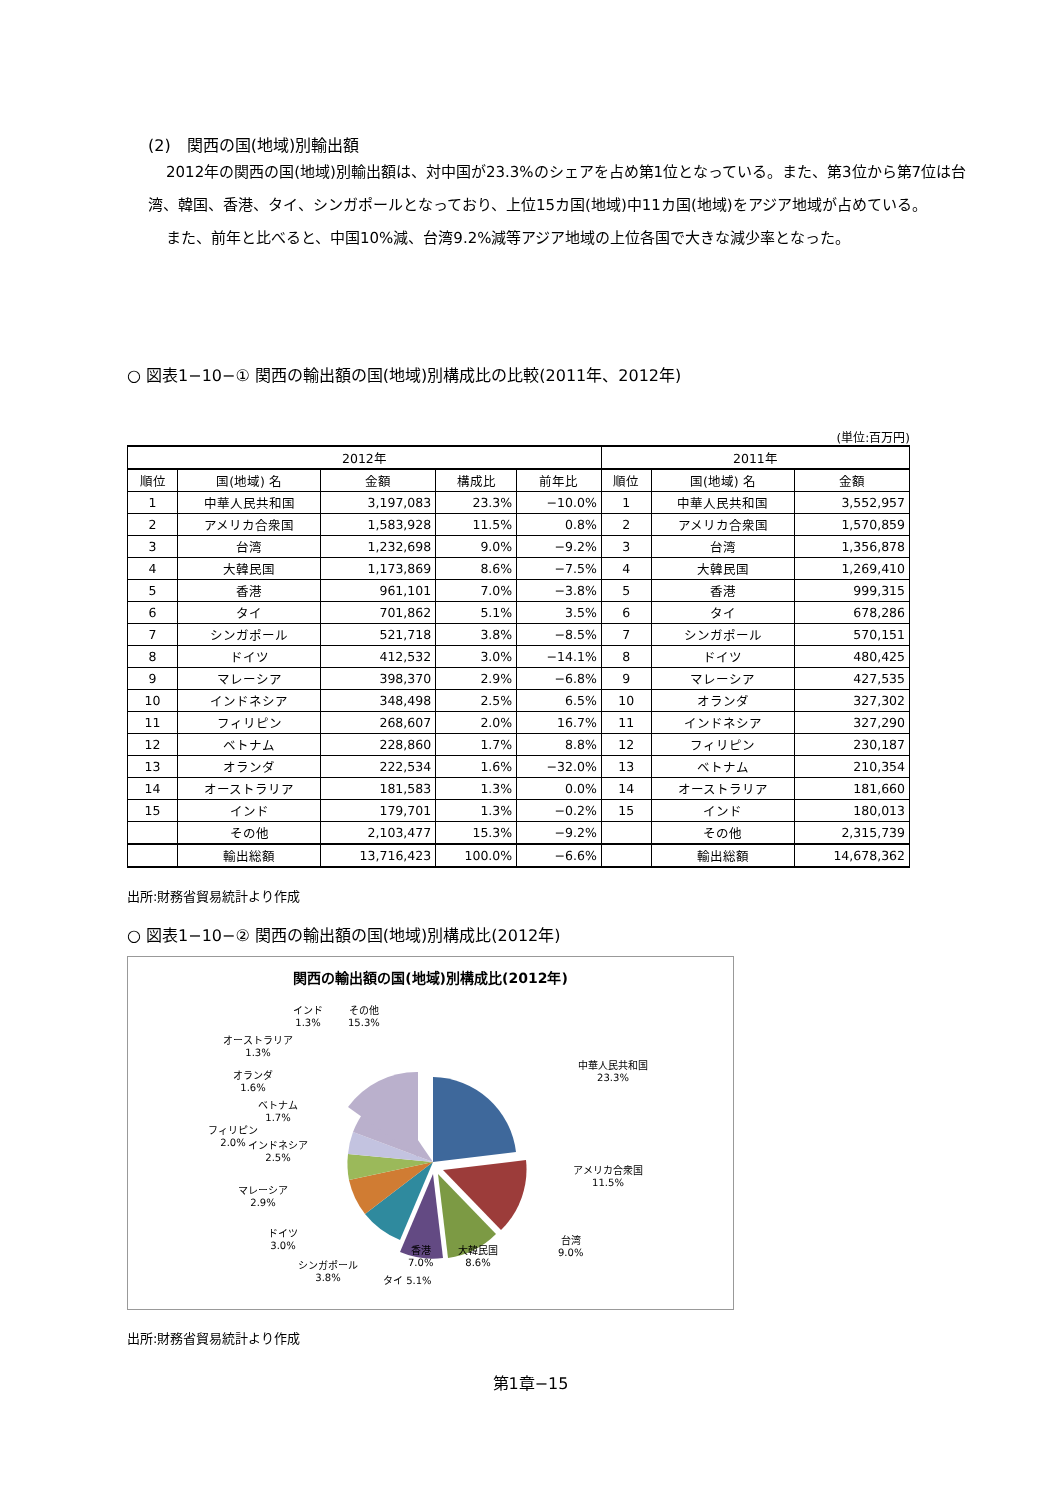(2)　関西の国(地域)別輸出額
2012年の関西の国(地域)別輸出額は、対中国が23.3%のシェアを占め第1位となっている。また、第3位から第7位は台湾、韓国、香港、タイ、シンガポールとなっており、上位15カ国(地域)中11カ国(地域)をアジア地域が占めている。
また、前年と比べると、中国10%減、台湾9.2%減等アジア地域の上位各国で大きな減少率となった。
○ 図表1−10−① 関西の輸出額の国(地域)別構成比の比較(2011年、2012年)
(単位:百万円)
| 2012年 | | | | | 2011年 | | |
| --- | --- | --- | --- | --- | --- | --- | --- |
| 順位 | 国(地域) 名 | 金額 | 構成比 | 前年比 | 順位 | 国(地域) 名 | 金額 |
| 1 | 中華人民共和国 | 3,197,083 | 23.3% | −10.0% | 1 | 中華人民共和国 | 3,552,957 |
| 2 | アメリカ合衆国 | 1,583,928 | 11.5% | 0.8% | 2 | アメリカ合衆国 | 1,570,859 |
| 3 | 台湾 | 1,232,698 | 9.0% | −9.2% | 3 | 台湾 | 1,356,878 |
| 4 | 大韓民国 | 1,173,869 | 8.6% | −7.5% | 4 | 大韓民国 | 1,269,410 |
| 5 | 香港 | 961,101 | 7.0% | −3.8% | 5 | 香港 | 999,315 |
| 6 | タイ | 701,862 | 5.1% | 3.5% | 6 | タイ | 678,286 |
| 7 | シンガポール | 521,718 | 3.8% | −8.5% | 7 | シンガポール | 570,151 |
| 8 | ドイツ | 412,532 | 3.0% | −14.1% | 8 | ドイツ | 480,425 |
| 9 | マレーシア | 398,370 | 2.9% | −6.8% | 9 | マレーシア | 427,535 |
| 10 | インドネシア | 348,498 | 2.5% | 6.5% | 10 | オランダ | 327,302 |
| 11 | フィリピン | 268,607 | 2.0% | 16.7% | 11 | インドネシア | 327,290 |
| 12 | ベトナム | 228,860 | 1.7% | 8.8% | 12 | フィリピン | 230,187 |
| 13 | オランダ | 222,534 | 1.6% | −32.0% | 13 | ベトナム | 210,354 |
| 14 | オーストラリア | 181,583 | 1.3% | 0.0% | 14 | オーストラリア | 181,660 |
| 15 | インド | 179,701 | 1.3% | −0.2% | 15 | インド | 180,013 |
| | その他 | 2,103,477 | 15.3% | −9.2% | | その他 | 2,315,739 |
| | 輸出総額 | 13,716,423 | 100.0% | −6.6% | | 輸出総額 | 14,678,362 |
出所:財務省貿易統計より作成
○ 図表1−10−② 関西の輸出額の国(地域)別構成比(2012年)
関西の輸出額の国(地域)別構成比(2012年)
中華人民共和国
23.3%
アメリカ合衆国
11.5%
台湾
9.0%
大韓民国
8.6%
香港
7.0%
タイ 5.1%
シンガポール
3.8%
ドイツ
3.0%
マレーシア
2.9%
インドネシア
2.5%
フィリピン
2.0%
ベトナム
1.7%
オランダ
1.6%
オーストラリア
1.3%
インド
1.3%
その他
15.3%
出所:財務省貿易統計より作成
第1章−15